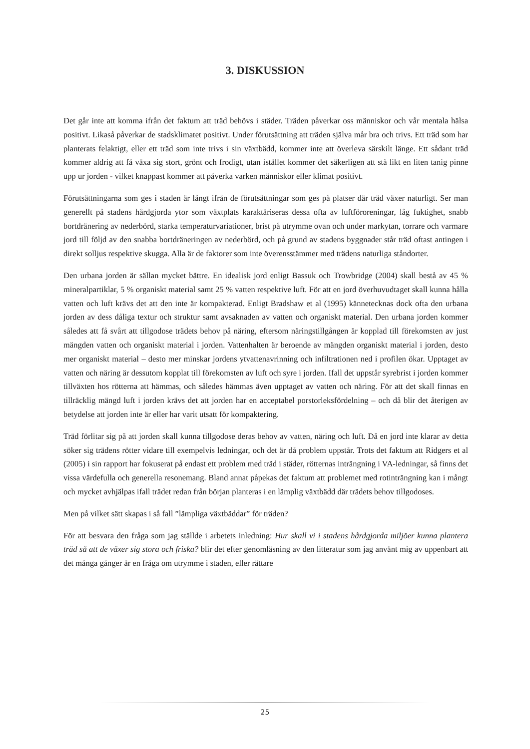3. DISKUSSION
Det går inte att komma ifrån det faktum att träd behövs i städer. Träden påverkar oss människor och vår mentala hälsa positivt. Likaså påverkar de stadsklimatet positivt. Under förutsättning att träden själva mår bra och trivs. Ett träd som har planterats felaktigt, eller ett träd som inte trivs i sin växtbädd, kommer inte att överleva särskilt länge. Ett sådant träd kommer aldrig att få växa sig stort, grönt och frodigt, utan istället kommer det säkerligen att stå likt en liten tanig pinne upp ur jorden - vilket knappast kommer att påverka varken människor eller klimat positivt.
Förutsättningarna som ges i staden är långt ifrån de förutsättningar som ges på platser där träd växer naturligt. Ser man generellt på stadens hårdgjorda ytor som växtplats karaktäriseras dessa ofta av luftföroreningar, låg fuktighet, snabb bortdränering av nederbörd, starka temperaturvariationer, brist på utrymme ovan och under markytan, torrare och varmare jord till följd av den snabba bortdräneringen av nederbörd, och på grund av stadens byggnader står träd oftast antingen i direkt solljus respektive skugga. Alla är de faktorer som inte överensstämmer med trädens naturliga ståndorter.
Den urbana jorden är sällan mycket bättre. En idealisk jord enligt Bassuk och Trowbridge (2004) skall bestå av 45 % mineralpartiklar, 5 % organiskt material samt 25 % vatten respektive luft. För att en jord överhuvudtaget skall kunna hålla vatten och luft krävs det att den inte är kompakterad. Enligt Bradshaw et al (1995) kännetecknas dock ofta den urbana jorden av dess dåliga textur och struktur samt avsaknaden av vatten och organiskt material. Den urbana jorden kommer således att få svårt att tillgodose trädets behov på näring, eftersom näringstillgången är kopplad till förekomsten av just mängden vatten och organiskt material i jorden. Vattenhalten är beroende av mängden organiskt material i jorden, desto mer organiskt material – desto mer minskar jordens ytvattenavrinning och infiltrationen ned i profilen ökar. Upptaget av vatten och näring är dessutom kopplat till förekomsten av luft och syre i jorden. Ifall det uppstår syrebrist i jorden kommer tillväxten hos rötterna att hämmas, och således hämmas även upptaget av vatten och näring. För att det skall finnas en tillräcklig mängd luft i jorden krävs det att jorden har en acceptabel porstorleksfördelning – och då blir det återigen av betydelse att jorden inte är eller har varit utsatt för kompaktering.
Träd förlitar sig på att jorden skall kunna tillgodose deras behov av vatten, näring och luft. Då en jord inte klarar av detta söker sig trädens rötter vidare till exempelvis ledningar, och det är då problem uppstår. Trots det faktum att Ridgers et al (2005) i sin rapport har fokuserat på endast ett problem med träd i städer, rötternas inträngning i VA-ledningar, så finns det vissa värdefulla och generella resonemang. Bland annat påpekas det faktum att problemet med rotinträngning kan i mångt och mycket avhjälpas ifall trädet redan från början planteras i en lämplig växtbädd där trädets behov tillgodoses.
Men på vilket sätt skapas i så fall ”lämpliga växtbäddar” för träden?
För att besvara den fråga som jag ställde i arbetets inledning: Hur skall vi i stadens hårdgjorda miljöer kunna plantera träd så att de växer sig stora och friska? blir det efter genomläsning av den litteratur som jag använt mig av uppenbart att det många gånger är en fråga om utrymme i staden, eller rättare
25